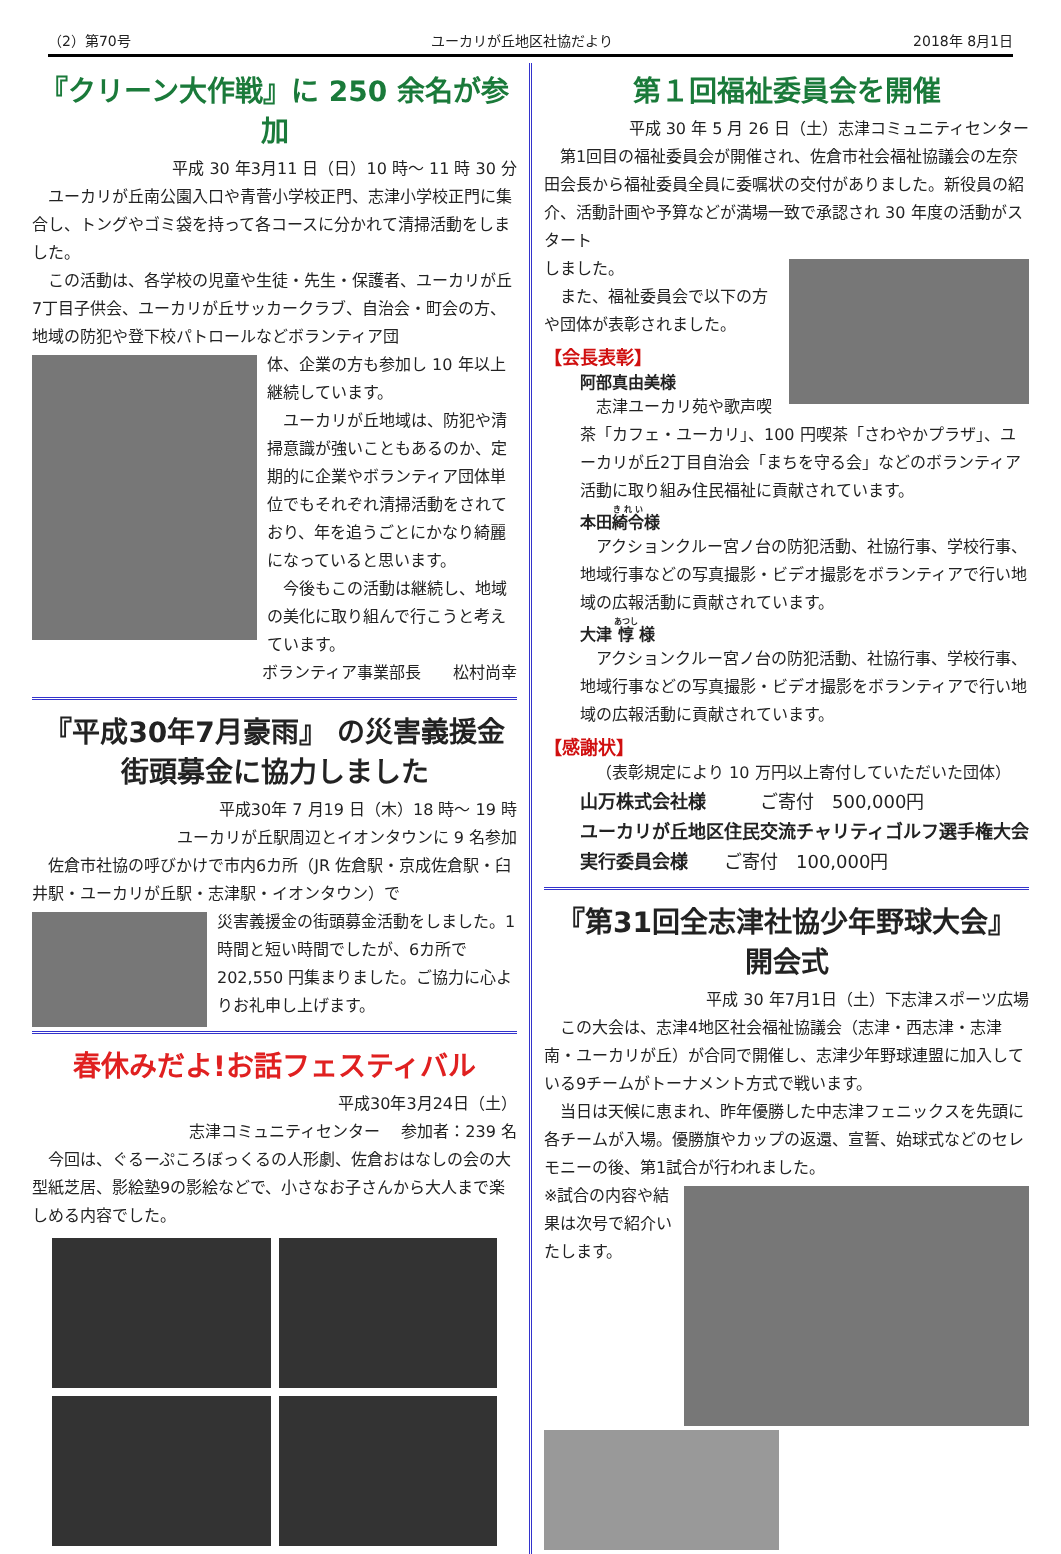（2）第70号 ユーカリが丘地区社協だより 2018年 8月1日
『クリーン大作戦』に 250 余名が参加
平成 30 年3月11 日（日）10 時～ 11 時 30 分
ユーカリが丘南公園入口や青菅小学校正門、志津小学校正門に集合し、トングやゴミ袋を持って各コースに分かれて清掃活動をしました。
この活動は、各学校の児童や生徒・先生・保護者、ユーカリが丘7丁目子供会、ユーカリが丘サッカークラブ、自治会・町会の方、地域の防犯や登下校パトロールなどボランティア団
体、企業の方も参加し 10 年以上継続しています。
ユーカリが丘地域は、防犯や清掃意識が強いこともあるのか、定期的に企業やボランティア団体単位でもそれぞれ清掃活動をされており、年を追うごとにかなり綺麗になっていると思います。
今後もこの活動は継続し、地域の美化に取り組んで行こうと考えています。
ボランティア事業部長　　松村尚幸
『平成30年7月豪雨』 の災害義援金
街頭募金に協力しました
平成30年 7 月19 日（木）18 時～ 19 時
ユーカリが丘駅周辺とイオンタウンに 9 名参加
佐倉市社協の呼びかけで市内6カ所（JR 佐倉駅・京成佐倉駅・臼井駅・ユーカリが丘駅・志津駅・イオンタウン）で
災害義援金の街頭募金活動をしました。1時間と短い時間でしたが、6カ所で 202,550 円集まりました。ご協力に心よりお礼申し上げます。
春休みだよ!お話フェスティバル
平成30年3月24日（土）
志津コミュニティセンター　 参加者：239 名
今回は、ぐるーぷころぼっくるの人形劇、佐倉おはなしの会の大型紙芝居、影絵塾9の影絵などで、小さなお子さんから大人まで楽しめる内容でした。
第１回福祉委員会を開催
平成 30 年 5 月 26 日（土）志津コミュニティセンター
第1回目の福祉委員会が開催され、佐倉市社会福祉協議会の左奈田会長から福祉委員全員に委嘱状の交付がありました。新役員の紹介、活動計画や予算などが満場一致で承認され 30 年度の活動がスタート
しました。
また、福祉委員会で以下の方や団体が表彰されました。
【会長表彰】
阿部真由美様
志津ユーカリ苑や歌声喫茶「カフェ・ユーカリ」、100 円喫茶「さわやかプラザ」、ユーカリが丘2丁目自治会「まちを守る会」などのボランティア活動に取り組み住民福祉に貢献されています。
本田綺令様
アクションクルー宮ノ台の防犯活動、社協行事、学校行事、地域行事などの写真撮影・ビデオ撮影をボランティアで行い地域の広報活動に貢献されています。
大津 惇 様
アクションクルー宮ノ台の防犯活動、社協行事、学校行事、地域行事などの写真撮影・ビデオ撮影をボランティアで行い地域の広報活動に貢献されています。
【感謝状】
（表彰規定により 10 万円以上寄付していただいた団体）
山万株式会社様　　　ご寄付　500,000円
ユーカリが丘地区住民交流チャリティゴルフ選手権大会実行委員会様　　ご寄付　100,000円
『第31回全志津社協少年野球大会』開会式
平成 30 年7月1日（土）下志津スポーツ広場
この大会は、志津4地区社会福祉協議会（志津・西志津・志津南・ユーカリが丘）が合同で開催し、志津少年野球連盟に加入している9チームがトーナメント方式で戦います。
当日は天候に恵まれ、昨年優勝した中志津フェニックスを先頭に各チームが入場。優勝旗やカップの返還、宣誓、始球式などのセレモニーの後、第1試合が行われました。
※試合の内容や結果は次号で紹介いたします。